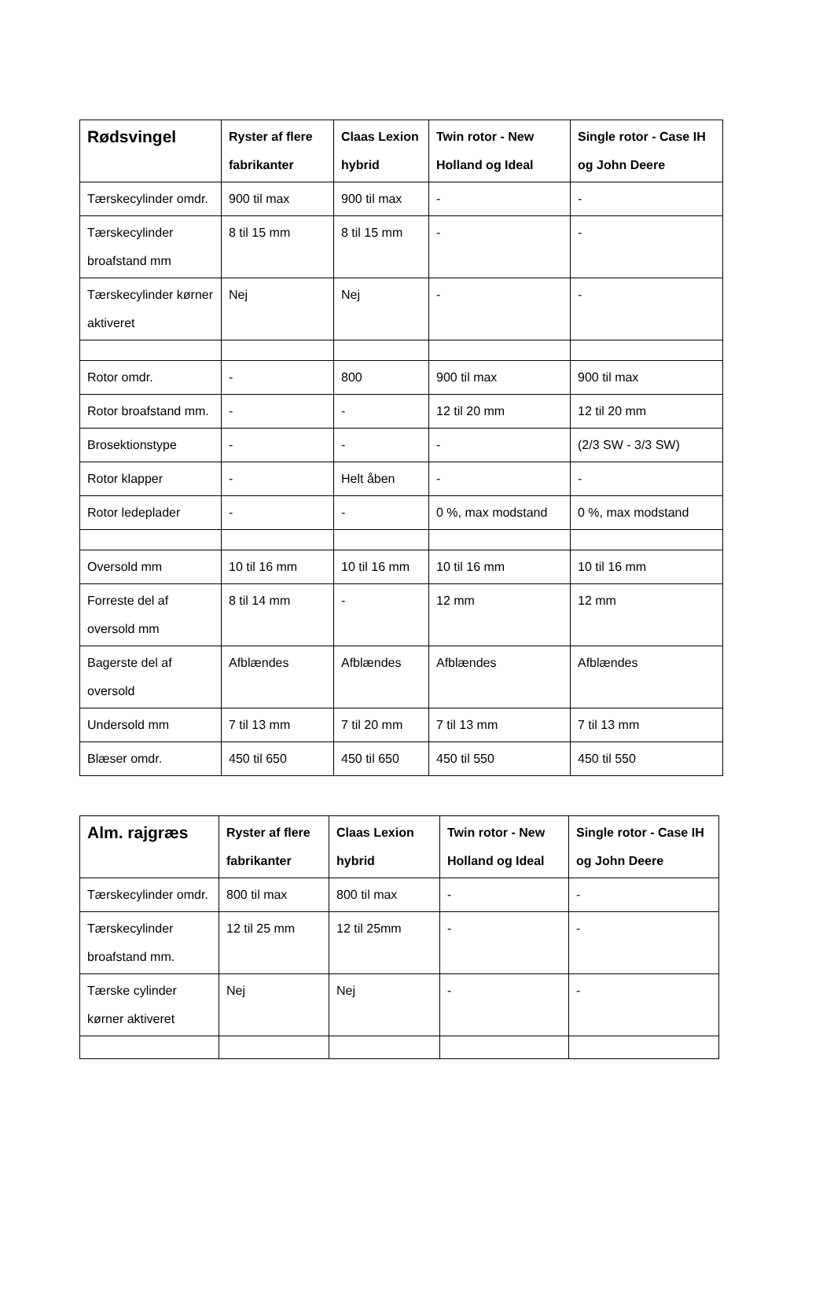| Rødsvingel | Ryster af flere fabrikanter | Claas Lexion hybrid | Twin rotor - New Holland og Ideal | Single rotor - Case IH og John Deere |
| --- | --- | --- | --- | --- |
| Tærskecylinder omdr. | 900 til max | 900 til max | - | - |
| Tærskecylinder broafstand mm | 8 til 15 mm | 8 til 15 mm | - | - |
| Tærskecylinder kørner aktiveret | Nej | Nej | - | - |
| Rotor omdr. | - | 800 | 900 til max | 900 til max |
| Rotor broafstand mm. | - | - | 12 til 20 mm | 12 til 20 mm |
| Brosektionstype | - | - | - | (2/3 SW - 3/3 SW) |
| Rotor klapper | - | Helt åben | - | - |
| Rotor ledeplader | - | - | 0 %, max modstand | 0 %, max modstand |
| Oversold mm | 10 til 16 mm | 10 til 16 mm | 10 til 16 mm | 10 til 16 mm |
| Forreste del af oversold mm | 8 til 14 mm | - | 12 mm | 12 mm |
| Bagerste del af oversold | Afblændes | Afblændes | Afblændes | Afblændes |
| Undersold mm | 7 til 13 mm | 7 til 20 mm | 7 til 13 mm | 7 til 13 mm |
| Blæser omdr. | 450 til 650 | 450 til 650 | 450 til 550 | 450 til 550 |
| Alm. rajgræs | Ryster af flere fabrikanter | Claas Lexion hybrid | Twin rotor - New Holland og Ideal | Single rotor - Case IH og John Deere |
| --- | --- | --- | --- | --- |
| Tærskecylinder omdr. | 800 til max | 800 til max | - | - |
| Tærskecylinder broafstand mm. | 12 til 25 mm | 12 til 25mm | - | - |
| Tærske cylinder kørner aktiveret | Nej | Nej | - | - |